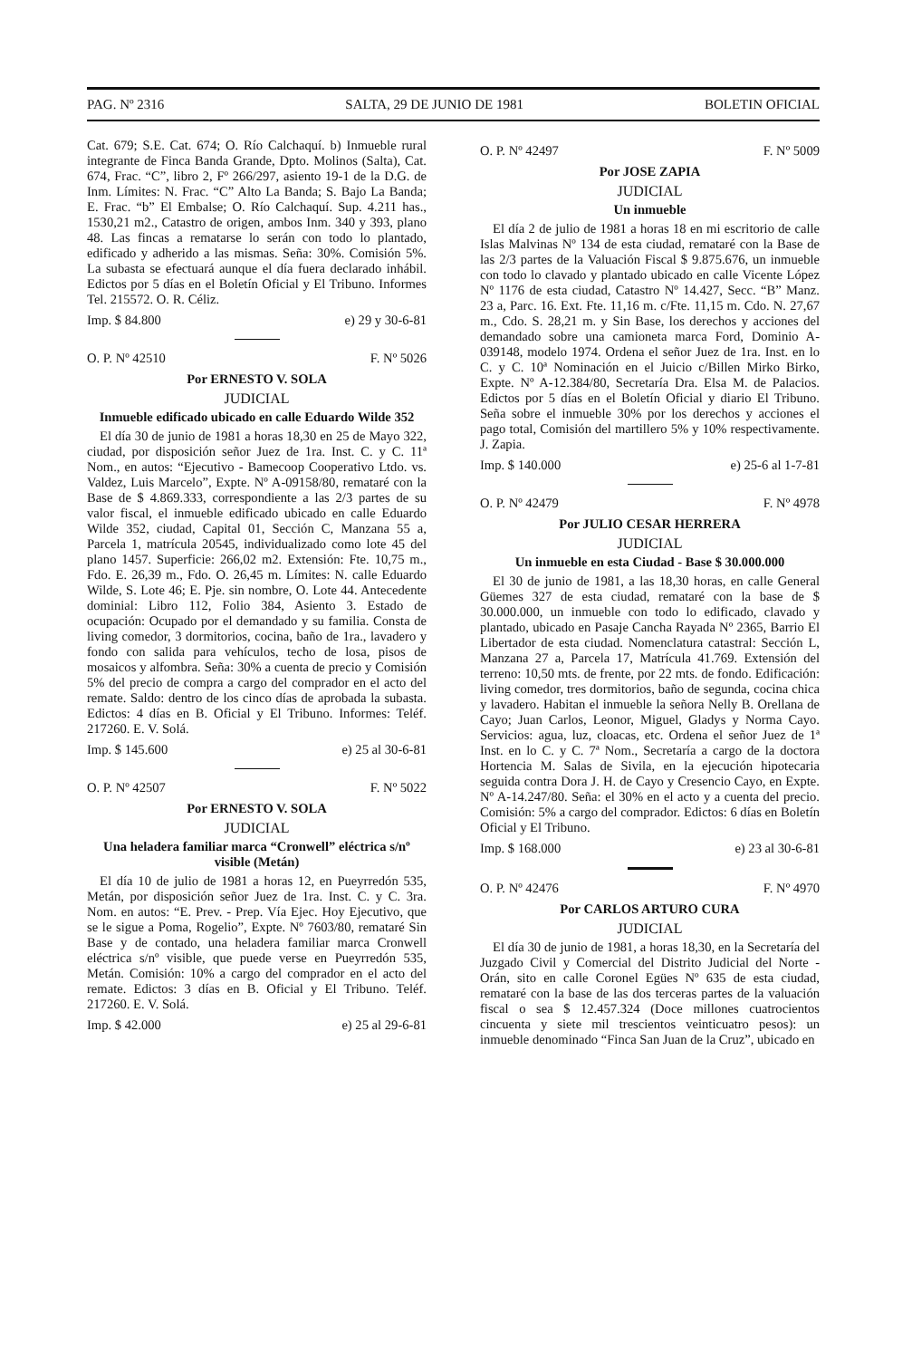PAG. Nº 2316 SALTA, 29 DE JUNIO DE 1981 BOLETIN OFICIAL
Cat. 679; S.E. Cat. 674; O. Río Calchaquí. b) Inmueble rural integrante de Finca Banda Grande, Dpto. Molinos (Salta), Cat. 674, Frac. “C”, libro 2, Fº 266/297, asiento 19-1 de la D.G. de Inm. Límites: N. Frac. “C” Alto La Banda; S. Bajo La Banda; E. Frac. “b” El Embalse; O. Río Calchaquí. Sup. 4.211 has., 1530,21 m2., Catastro de origen, ambos Inm. 340 y 393, plano 48. Las fincas a rematarse lo serán con todo lo plantado, edificado y adherido a las mismas. Seña: 30%. Comisión 5%. La subasta se efectuará aunque el día fuera declarado inhábil. Edictos por 5 días en el Boletín Oficial y El Tribuno. Informes Tel. 215572. O. R. Céliz.
Imp. $ 84.800 e) 29 y 30-6-81
O. P. Nº 42510 F. Nº 5026
Por ERNESTO V. SOLA
JUDICIAL
Inmueble edificado ubicado en calle Eduardo Wilde 352
El día 30 de junio de 1981 a horas 18,30 en 25 de Mayo 322, ciudad, por disposición señor Juez de 1ra. Inst. C. y C. 11ª Nom., en autos: “Ejecutivo - Bamecoop Cooperativo Ltdo. vs. Valdez, Luis Marcelo”, Expte. Nº A-09158/80, remataré con la Base de $ 4.869.333, correspondiente a las 2/3 partes de su valor fiscal, el inmueble edificado ubicado en calle Eduardo Wilde 352, ciudad, Capital 01, Sección C, Manzana 55 a, Parcela 1, matrícula 20545, individualizado como lote 45 del plano 1457. Superficie: 266,02 m2. Extensión: Fte. 10,75 m., Fdo. E. 26,39 m., Fdo. O. 26,45 m. Límites: N. calle Eduardo Wilde, S. Lote 46; E. Pje. sin nombre, O. Lote 44. Antecedente dominial: Libro 112, Folio 384, Asiento 3. Estado de ocupación: Ocupado por el demandado y su familia. Consta de living comedor, 3 dormitorios, cocina, baño de 1ra., lavadero y fondo con salida para vehículos, techo de losa, pisos de mosaicos y alfombra. Seña: 30% a cuenta de precio y Comisión 5% del precio de compra a cargo del comprador en el acto del remate. Saldo: dentro de los cinco días de aprobada la subasta. Edictos: 4 días en B. Oficial y El Tribuno. Informes: Teléf. 217260. E. V. Solá.
Imp. $ 145.600 e) 25 al 30-6-81
O. P. Nº 42507 F. Nº 5022
Por ERNESTO V. SOLA
JUDICIAL
Una heladera familiar marca “Cronwell” eléctrica s/nº visible (Metán)
El día 10 de julio de 1981 a horas 12, en Pueyrredón 535, Metán, por disposición señor Juez de 1ra. Inst. C. y C. 3ra. Nom. en autos: “E. Prev. - Prep. Vía Ejec. Hoy Ejecutivo, que se le sigue a Poma, Rogelio”, Expte. Nº 7603/80, remataré Sin Base y de contado, una heladera familiar marca Cronwell eléctrica s/nº visible, que puede verse en Pueyrredón 535, Metán. Comisión: 10% a cargo del comprador en el acto del remate. Edictos: 3 días en B. Oficial y El Tribuno. Teléf. 217260. E. V. Solá.
Imp. $ 42.000 e) 25 al 29-6-81
O. P. Nº 42497 F. Nº 5009
Por JOSE ZAPIA
JUDICIAL
Un inmueble
El día 2 de julio de 1981 a horas 18 en mi escritorio de calle Islas Malvinas Nº 134 de esta ciudad, remataré con la Base de las 2/3 partes de la Valuación Fiscal $ 9.875.676, un inmueble con todo lo clavado y plantado ubicado en calle Vicente López Nº 1176 de esta ciudad, Catastro Nº 14.427, Secc. “B” Manz. 23 a, Parc. 16. Ext. Fte. 11,16 m. c/Fte. 11,15 m. Cdo. N. 27,67 m., Cdo. S. 28,21 m. y Sin Base, los derechos y acciones del demandado sobre una camioneta marca Ford, Dominio A-039148, modelo 1974. Ordena el señor Juez de 1ra. Inst. en lo C. y C. 10ª Nominación en el Juicio c/Billen Mirko Birko, Expte. Nº A-12.384/80, Secretaría Dra. Elsa M. de Palacios. Edictos por 5 días en el Boletín Oficial y diario El Tribuno. Seña sobre el inmueble 30% por los derechos y acciones el pago total, Comisión del martillero 5% y 10% respectivamente. J. Zapia.
Imp. $ 140.000 e) 25-6 al 1-7-81
O. P. Nº 42479 F. Nº 4978
Por JULIO CESAR HERRERA
JUDICIAL
Un inmueble en esta Ciudad - Base $ 30.000.000
El 30 de junio de 1981, a las 18,30 horas, en calle General Güemes 327 de esta ciudad, remataré con la base de $ 30.000.000, un inmueble con todo lo edificado, clavado y plantado, ubicado en Pasaje Cancha Rayada Nº 2365, Barrio El Libertador de esta ciudad. Nomenclatura catastral: Sección L, Manzana 27 a, Parcela 17, Matrícula 41.769. Extensión del terreno: 10,50 mts. de frente, por 22 mts. de fondo. Edificación: living comedor, tres dormitorios, baño de segunda, cocina chica y lavadero. Habitan el inmueble la señora Nelly B. Orellana de Cayo; Juan Carlos, Leonor, Miguel, Gladys y Norma Cayo. Servicios: agua, luz, cloacas, etc. Ordena el señor Juez de 1ª Inst. en lo C. y C. 7ª Nom., Secretaría a cargo de la doctora Hortencia M. Salas de Sivila, en la ejecución hipotecaria seguida contra Dora J. H. de Cayo y Cresencio Cayo, en Expte. Nº A-14.247/80. Seña: el 30% en el acto y a cuenta del precio. Comisión: 5% a cargo del comprador. Edictos: 6 días en Boletín Oficial y El Tribuno.
Imp. $ 168.000 e) 23 al 30-6-81
O. P. Nº 42476 F. Nº 4970
Por CARLOS ARTURO CURA
JUDICIAL
El día 30 de junio de 1981, a horas 18,30, en la Secretaría del Juzgado Civil y Comercial del Distrito Judicial del Norte - Orán, sito en calle Coronel Egües Nº 635 de esta ciudad, remataré con la base de las dos terceras partes de la valuación fiscal o sea $ 12.457.324 (Doce millones cuatrocientos cincuenta y siete mil trescientos veinticuatro pesos): un inmueble denominado “Finca San Juan de la Cruz”, ubicado en